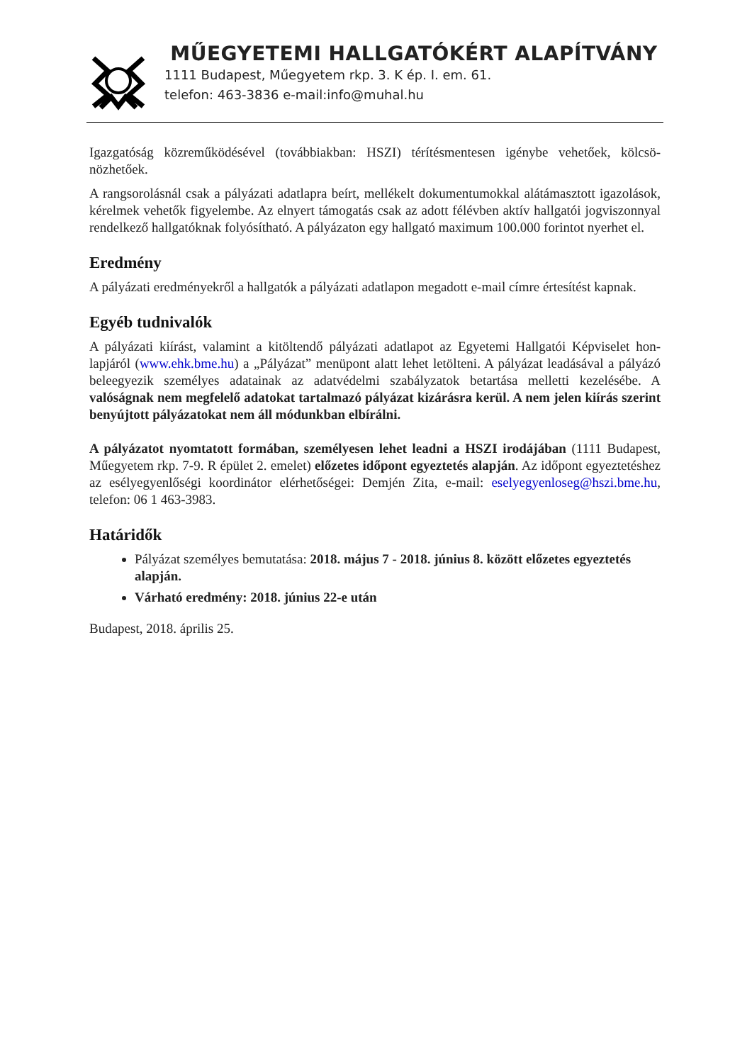MŰEGYETEMI HALLGATÓKÉRT ALAPÍTVÁNY
1111 Budapest, Műegyetem rkp. 3. K ép. I. em. 61.
telefon: 463-3836 e-mail:info@muhal.hu
Igazgatóság közreműködésével (továbbiakban: HSZI) térítésmentesen igénybe vehetőek, kölcsö­nözhetőek.
A rangsorolásnál csak a pályázati adatlapra beírt, mellékelt dokumentumokkal alátámasztott igazo­lások, kérelmek vehetők figyelembe. Az elnyert támogatás csak az adott félévben aktív hallgatói jogviszonnyal rendelkező hallgatóknak folyósítható. A pályázaton egy hallgató maximum 100.000 forintot nyerhet el.
Eredmény
A pályázati eredményekről a hallgatók a pályázati adatlapon megadott e-mail címre értesítést kap­nak.
Egyéb tudnivalók
A pályázati kiírást, valamint a kitöltendő pályázati adatlapot az Egyetemi Hallgatói Képviselet hon­lapjáról (www.ehk.bme.hu) a „Pályázat” menüpont alatt lehet letölteni. A pályázat leadásával a pá­lyázó beleegyezik személyes adatainak az adatvédelmi szabályzatok betartása melletti kezelésébe. A valóságnak nem megfelelő adatokat tartalmazó pályázat kizárásra kerül. A nem jelen kiírás szerint benyújtott pályázatokat nem áll módunkban elbírálni.
A pályázatot nyomtatott formában, személyesen lehet leadni a HSZI irodájában (1111 Bu­dapest, Műegyetem rkp. 7-9. R épület 2. emelet) előzetes időpont egyeztetés alapján. Az időpont egyeztetéshez az esélyegyenlőségi koordinátor elérhetőségei: Demjén Zita, e-mail: eselyegyen­loseg@hszi.bme.hu, telefon: 06 1 463-3983.
Határidők
Pályázat személyes bemutatása: 2018. május 7 - 2018. június 8. között előzetes egyezte­tés alapján.
Várható eredmény: 2018. június 22-e után
Budapest, 2018. április 25.